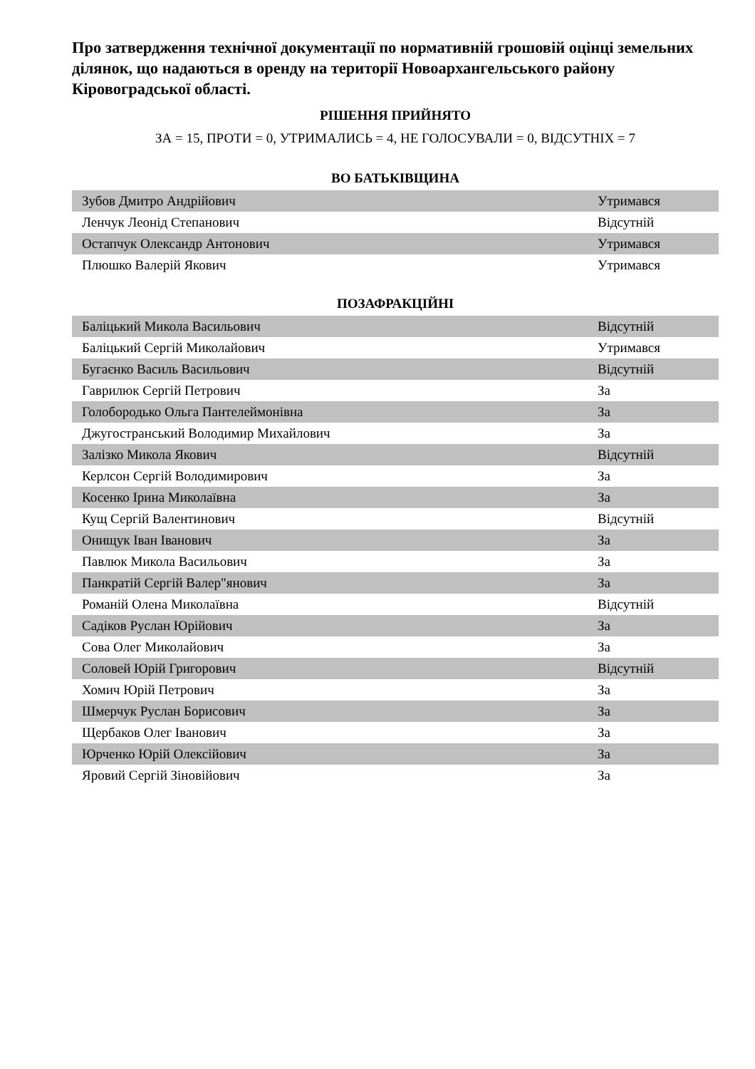Про затвердження технічної документації по нормативній грошовій оцінці земельних ділянок, що надаються в оренду на території Новоархангельського району Кіровоградської області.
РІШЕННЯ ПРИЙНЯТО
ЗА = 15, ПРОТИ = 0, УТРИМАЛИСЬ = 4, НЕ ГОЛОСУВАЛИ = 0, ВІДСУТНІХ = 7
ВО БАТЬКІВЩИНА
| Зубов Дмитро Андрійович | Утримався |
| Ленчук Леонід Степанович | Відсутній |
| Остапчук Олександр Антонович | Утримався |
| Плюшко Валерій Якович | Утримався |
ПОЗАФРАКЦІЙНІ
| Баліцький Микола Васильович | Відсутній |
| Баліцький Сергій Миколайович | Утримався |
| Бугаєнко Василь Васильович | Відсутній |
| Гаврилюк Сергій Петрович | За |
| Голобородько Ольга Пантелеймонівна | За |
| Джугостранський Володимир Михайлович | За |
| Залізко Микола Якович | Відсутній |
| Керлсон Сергій Володимирович | За |
| Косенко Ірина Миколаївна | За |
| Кущ Сергій Валентинович | Відсутній |
| Онищук Іван Іванович | За |
| Павлюк Микола Васильович | За |
| Панкратій Сергій Валер"янович | За |
| Романій Олена Миколаївна | Відсутній |
| Садіков Руслан Юрійович | За |
| Сова Олег Миколайович | За |
| Соловей Юрій Григорович | Відсутній |
| Хомич Юрій Петрович | За |
| Шмерчук Руслан Борисович | За |
| Щербаков Олег Іванович | За |
| Юрченко Юрій Олексійович | За |
| Яровий Сергій Зіновійович | За |